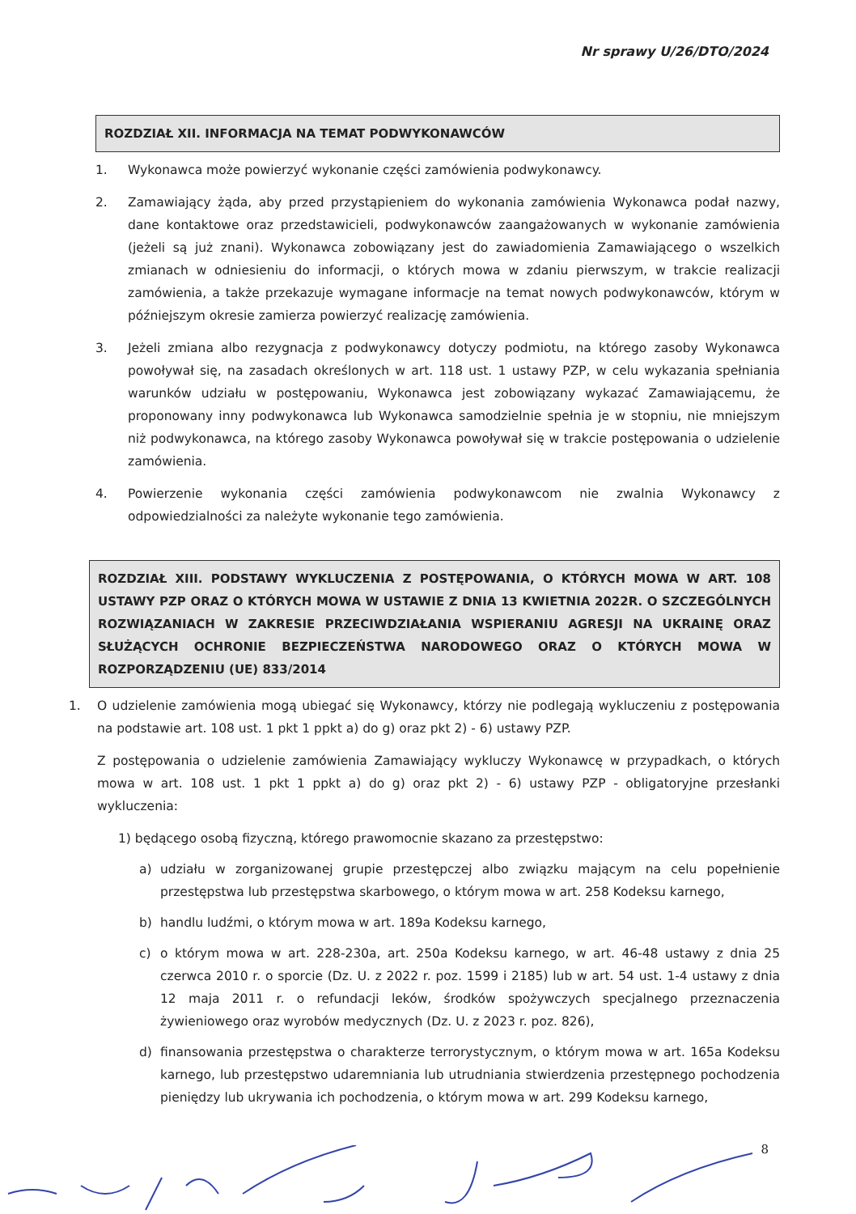Nr sprawy U/26/DTO/2024
ROZDZIAŁ XII. INFORMACJA NA TEMAT PODWYKONAWCÓW
1. Wykonawca może powierzyć wykonanie części zamówienia podwykonawcy.
2. Zamawiający żąda, aby przed przystąpieniem do wykonania zamówienia Wykonawca podał nazwy, dane kontaktowe oraz przedstawicieli, podwykonawców zaangażowanych w wykonanie zamówienia (jeżeli są już znani). Wykonawca zobowiązany jest do zawiadomienia Zamawiającego o wszelkich zmianach w odniesieniu do informacji, o których mowa w zdaniu pierwszym, w trakcie realizacji zamówienia, a także przekazuje wymagane informacje na temat nowych podwykonawców, którym w późniejszym okresie zamierza powierzyć realizację zamówienia.
3. Jeżeli zmiana albo rezygnacja z podwykonawcy dotyczy podmiotu, na którego zasoby Wykonawca powoływał się, na zasadach określonych w art. 118 ust. 1 ustawy PZP, w celu wykazania spełniania warunków udziału w postępowaniu, Wykonawca jest zobowiązany wykazać Zamawiającemu, że proponowany inny podwykonawca lub Wykonawca samodzielnie spełnia je w stopniu, nie mniejszym niż podwykonawca, na którego zasoby Wykonawca powoływał się w trakcie postępowania o udzielenie zamówienia.
4. Powierzenie wykonania części zamówienia podwykonawcom nie zwalnia Wykonawcy z odpowiedzialności za należyte wykonanie tego zamówienia.
ROZDZIAŁ XIII. PODSTAWY WYKLUCZENIA Z POSTĘPOWANIA, O KTÓRYCH MOWA W ART. 108 USTAWY PZP ORAZ O KTÓRYCH MOWA W USTAWIE Z DNIA 13 KWIETNIA 2022R. O SZCZEGÓLNYCH ROZWIĄZANIACH W ZAKRESIE PRZECIWDZIAŁANIA WSPIERANIU AGRESJI NA UKRAINĘ ORAZ SŁUŻĄCYCH OCHRONIE BEZPIECZEŃSTWA NARODOWEGO ORAZ O KTÓRYCH MOWA W ROZPORZĄDZENIU (UE) 833/2014
1. O udzielenie zamówienia mogą ubiegać się Wykonawcy, którzy nie podlegają wykluczeniu z postępowania na podstawie art. 108 ust. 1 pkt 1 ppkt a) do g) oraz pkt 2) - 6) ustawy PZP.
Z postępowania o udzielenie zamówienia Zamawiający wykluczy Wykonawcę w przypadkach, o których mowa w art. 108 ust. 1 pkt 1 ppkt a) do g) oraz pkt 2) - 6) ustawy PZP - obligatoryjne przesłanki wykluczenia:
1) będącego osobą fizyczną, którego prawomocnie skazano za przestępstwo:
a) udziału w zorganizowanej grupie przestępczej albo związku mającym na celu popełnienie przestępstwa lub przestępstwa skarbowego, o którym mowa w art. 258 Kodeksu karnego,
b) handlu ludźmi, o którym mowa w art. 189a Kodeksu karnego,
c) o którym mowa w art. 228-230a, art. 250a Kodeksu karnego, w art. 46-48 ustawy z dnia 25 czerwca 2010 r. o sporcie (Dz. U. z 2022 r. poz. 1599 i 2185) lub w art. 54 ust. 1-4 ustawy z dnia 12 maja 2011 r. o refundacji leków, środków spożywczych specjalnego przeznaczenia żywieniowego oraz wyrobów medycznych (Dz. U. z 2023 r. poz. 826),
d) finansowania przestępstwa o charakterze terrorystycznym, o którym mowa w art. 165a Kodeksu karnego, lub przestępstwo udaremniania lub utrudniania stwierdzenia przestępnego pochodzenia pieniędzy lub ukrywania ich pochodzenia, o którym mowa w art. 299 Kodeksu karnego,
8